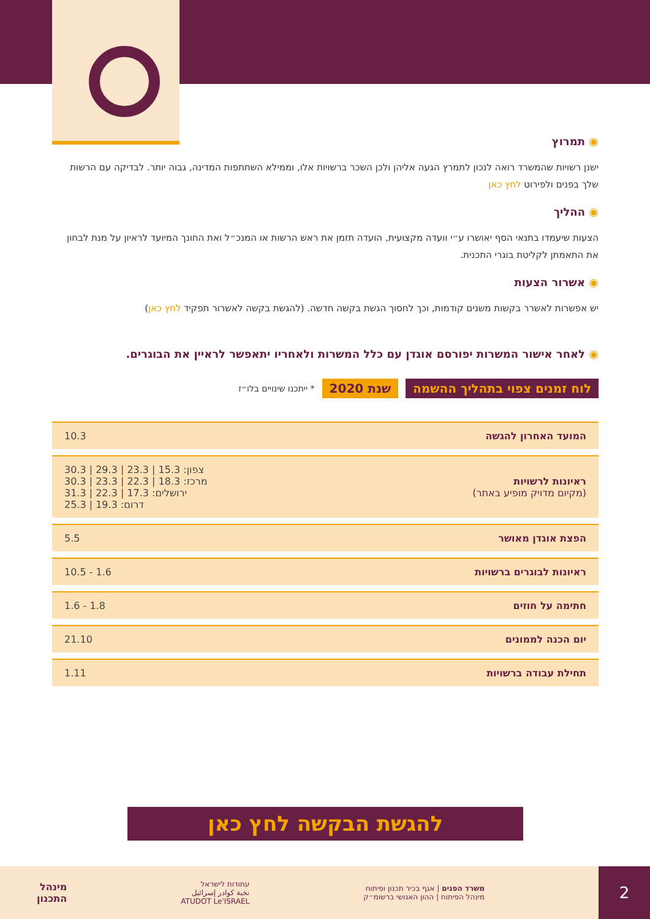◉ תמרוץ
ישנן רשויות שהמשרד רואה לנכון לתמרץ הגעה אליהן ולכן השכר ברשויות אלו, וממילא השתתפות המדינה, גבוה יותר. לבדיקה עם הרשות שלך בפנים ולפירוט לחץ כאן
◉ ההליך
הצעות שיעמדו בתנאי הסף יאושרו ע״י וועדה מקצועית, הועדה תזמן את ראש הרשות או המנכ״ל ואת החונך המיועד לראיון על מנת לבחון את התאמתן לקליטת בוגרי התכנית.
◉ אשרור הצעות
יש אפשרות לאשרר בקשות משנים קודמות, וכך לחסוך הגשת בקשה חדשה. (להגשת בקשה לאשרור תפקיד לחץ כאן)
◉ לאחר אישור המשרות יפורסם אוגדן עם כלל המשרות ולאחריו יתאפשר לראיין את הבוגרים.
לוח זמנים צפוי בתהליך ההשמה שנת 2020 * ייתכנו שינויים בלו״ז
| המועד האחרון להגשה | 10.3 |
| ראיונות לרשויות (מקיום מדויק מופיע באתר) | צפון: 15.3 / 23.3 / 29.3 / 30.3 מרכז: 18.3 / 22.3 / 23.3 / 30.3 ירושלים: 17.3 / 22.3 / 31.3 דרום: 19.3 / 25.3 |
| הפצת אוגדן מאושר | 5.5 |
| ראיונות לבוגרים ברשויות | 10.5 - 1.6 |
| חתימה על חוזים | 1.6 - 1.8 |
| יום הכנה לממונים | 21.10 |
| תחילת עבודה ברשויות | 1.11 |
להגשת הבקשה לחץ כאן
2
משרד הפנים | אגף בכיר תכנון ופיתוח
מינהל הפיתוח | ההון האנושי ברשומ״ק
עתודות לישראל
نخبة كوادر إسرائيل
ATUDOT Le'ISRAEL
מינהל
התכנון